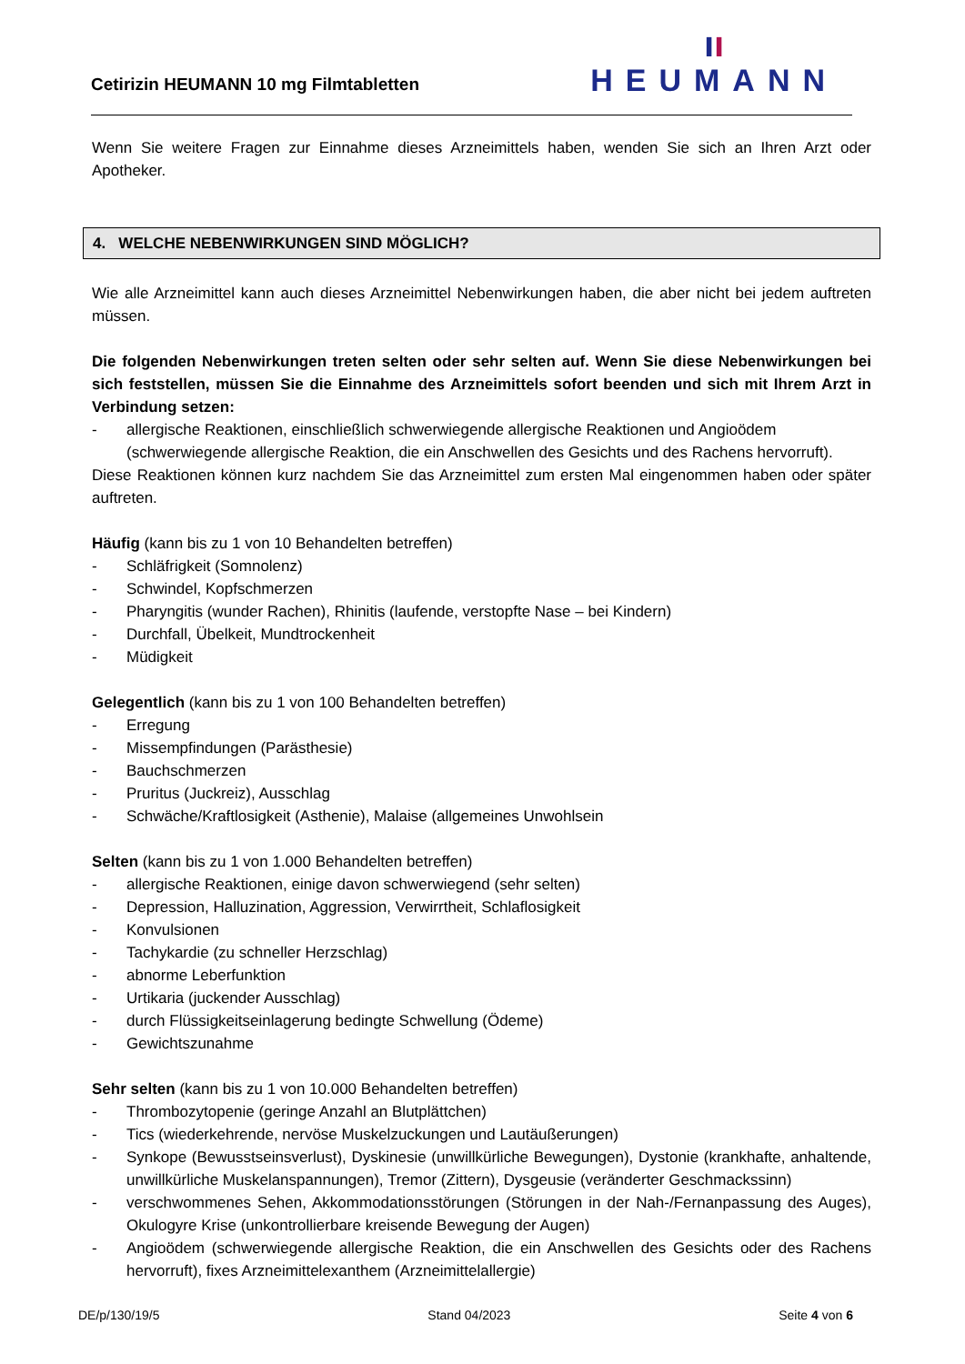Cetirizin HEUMANN 10 mg Filmtabletten
ıı
HEUMANN
Wenn Sie weitere Fragen zur Einnahme dieses Arzneimittels haben, wenden Sie sich an Ihren Arzt oder Apotheker.
4. WELCHE NEBENWIRKUNGEN SIND MÖGLICH?
Wie alle Arzneimittel kann auch dieses Arzneimittel Nebenwirkungen haben, die aber nicht bei jedem auftreten müssen.
Die folgenden Nebenwirkungen treten selten oder sehr selten auf. Wenn Sie diese Nebenwirkungen bei sich feststellen, müssen Sie die Einnahme des Arzneimittels sofort beenden und sich mit Ihrem Arzt in Verbindung setzen:
- allergische Reaktionen, einschließlich schwerwiegende allergische Reaktionen und Angioödem (schwerwiegende allergische Reaktion, die ein Anschwellen des Gesichts und des Rachens hervorruft).
Diese Reaktionen können kurz nachdem Sie das Arzneimittel zum ersten Mal eingenommen haben oder später auftreten.
Häufig (kann bis zu 1 von 10 Behandelten betreffen)
- Schläfrigkeit (Somnolenz)
- Schwindel, Kopfschmerzen
- Pharyngitis (wunder Rachen), Rhinitis (laufende, verstopfte Nase – bei Kindern)
- Durchfall, Übelkeit, Mundtrockenheit
- Müdigkeit
Gelegentlich (kann bis zu 1 von 100 Behandelten betreffen)
- Erregung
- Missempfindungen (Parästhesie)
- Bauchschmerzen
- Pruritus (Juckreiz), Ausschlag
- Schwäche/Kraftlosigkeit (Asthenie), Malaise (allgemeines Unwohlsein
Selten (kann bis zu 1 von 1.000 Behandelten betreffen)
- allergische Reaktionen, einige davon schwerwiegend (sehr selten)
- Depression, Halluzination, Aggression, Verwirrtheit, Schlaflosigkeit
- Konvulsionen
- Tachykardie (zu schneller Herzschlag)
- abnorme Leberfunktion
- Urtikaria (juckender Ausschlag)
- durch Flüssigkeitseinlagerung bedingte Schwellung (Ödeme)
- Gewichtszunahme
Sehr selten (kann bis zu 1 von 10.000 Behandelten betreffen)
- Thrombozytopenie (geringe Anzahl an Blutplättchen)
- Tics (wiederkehrende, nervöse Muskelzuckungen und Lautäußerungen)
- Synkope (Bewusstseinsverlust), Dyskinesie (unwillkürliche Bewegungen), Dystonie (krankhafte, anhaltende, unwillkürliche Muskelanspannungen), Tremor (Zittern), Dysgeusie (veränderter Geschmackssinn)
- verschwommenes Sehen, Akkommodationsstörungen (Störungen in der Nah-/Fernanpassung des Auges), Okulogyre Krise (unkontrollierbare kreisende Bewegung der Augen)
- Angioödem (schwerwiegende allergische Reaktion, die ein Anschwellen des Gesichts oder des Rachens hervorruft), fixes Arzneimittelexanthem (Arzneimittelallergie)
DE/p/130/19/5 Stand 04/2023 Seite 4 von 6